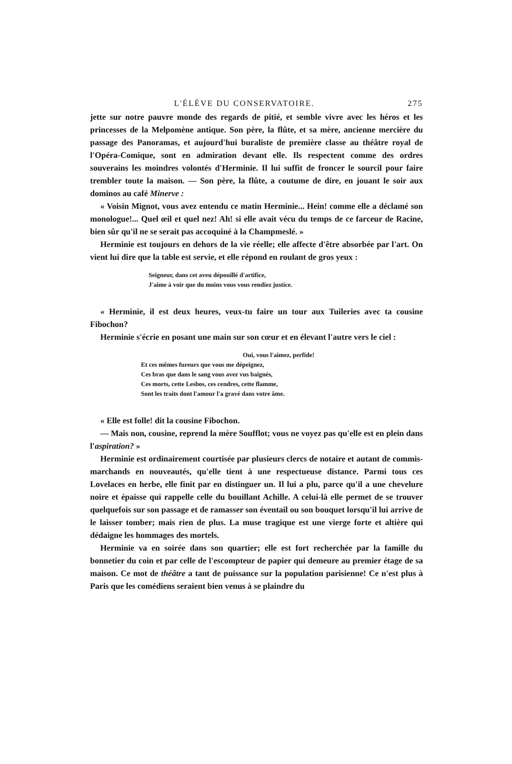L'ÉLÈVE DU CONSERVATOIRE. 275
jette sur notre pauvre monde des regards de pitié, et semble vivre avec les héros et les princesses de la Melpomène antique. Son père, la flûte, et sa mère, ancienne mercière du passage des Panoramas, et aujourd'hui buraliste de première classe au théâtre royal de l'Opéra-Comique, sont en admiration devant elle. Ils respectent comme des ordres souverains les moindres volontés d'Herminie. Il lui suffit de froncer le sourcil pour faire trembler toute la maison. — Son père, la flûte, a coutume de dire, en jouant le soir aux dominos au café Minerve :
« Voisin Mignot, vous avez entendu ce matin Herminie... Hein! comme elle a déclamé son monologue!... Quel œil et quel nez! Ah! si elle avait vécu du temps de ce farceur de Racine, bien sûr qu'il ne se serait pas accoquiné à la Champmeslé. »
Herminie est toujours en dehors de la vie réelle; elle affecte d'être absorbée par l'art. On vient lui dire que la table est servie, et elle répond en roulant de gros yeux :
Seigneur, dans cet aveu dépouillé d'artifice,
J'aime à voir que du moins vous vous rendiez justice.
« Herminie, il est deux heures, veux-tu faire un tour aux Tuileries avec ta cousine Fibochon?
Herminie s'écrie en posant une main sur son cœur et en élevant l'autre vers le ciel :
Oui, vous l'aimez, perfide!
Et ces mêmes fureurs que vous me dépeignez,
Ces bras que dans le sang vous avez vus baignés,
Ces morts, cette Lesbos, ces cendres, cette flamme,
Sont les traits dont l'amour l'a gravé dans votre âme.
« Elle est folle! dit la cousine Fibochon.
— Mais non, cousine, reprend la mère Soufflot; vous ne voyez pas qu'elle est en plein dans l'aspiration? »
Herminie est ordinairement courtisée par plusieurs clercs de notaire et autant de commis-marchands en nouveautés, qu'elle tient à une respectueuse distance. Parmi tous ces Lovelaces en herbe, elle finit par en distinguer un. Il lui a plu, parce qu'il a une chevelure noire et épaisse qui rappelle celle du bouillant Achille. A celui-là elle permet de se trouver quelquefois sur son passage et de ramasser son éventail ou son bouquet lorsqu'il lui arrive de le laisser tomber; mais rien de plus. La muse tragique est une vierge forte et altière qui dédaigne les hommages des mortels.
Herminie va en soirée dans son quartier; elle est fort recherchée par la famille du bonnetier du coin et par celle de l'escompteur de papier qui demeure au premier étage de sa maison. Ce mot de théâtre a tant de puissance sur la population parisienne! Ce n'est plus à Paris que les comédiens seraient bien venus à se plaindre du